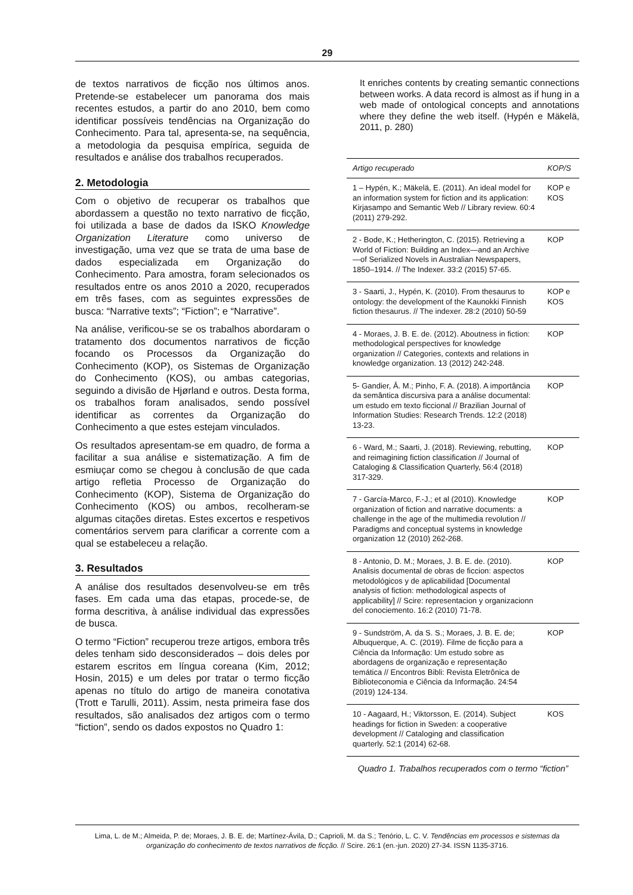29
de textos narrativos de ficção nos últimos anos. Pretende-se estabelecer um panorama dos mais recentes estudos, a partir do ano 2010, bem como identificar possíveis tendências na Organização do Conhecimento. Para tal, apresenta-se, na sequência, a metodologia da pesquisa empírica, seguida de resultados e análise dos trabalhos recuperados.
2. Metodologia
Com o objetivo de recuperar os trabalhos que abordassem a questão no texto narrativo de ficção, foi utilizada a base de dados da ISKO Knowledge Organization Literature como universo de investigação, uma vez que se trata de uma base de dados especializada em Organização do Conhecimento. Para amostra, foram selecionados os resultados entre os anos 2010 a 2020, recuperados em três fases, com as seguintes expressões de busca: “Narrative texts”; “Fiction”; e “Narrative”.
Na análise, verificou-se se os trabalhos abordaram o tratamento dos documentos narrativos de ficção focando os Processos da Organização do Conhecimento (KOP), os Sistemas de Organização do Conhecimento (KOS), ou ambas categorias, seguindo a divisão de Hjørland e outros. Desta forma, os trabalhos foram analisados, sendo possível identificar as correntes da Organização do Conhecimento a que estes estejam vinculados.
Os resultados apresentam-se em quadro, de forma a facilitar a sua análise e sistematização. A fim de esmiuçar como se chegou à conclusão de que cada artigo refletia Processo de Organização do Conhecimento (KOP), Sistema de Organização do Conhecimento (KOS) ou ambos, recolheram-se algumas citações diretas. Estes excertos e respetivos comentários servem para clarificar a corrente com a qual se estabeleceu a relação.
3. Resultados
A análise dos resultados desenvolveu-se em três fases. Em cada uma das etapas, procede-se, de forma descritiva, à análise individual das expressões de busca.
O termo “Fiction” recuperou treze artigos, embora três deles tenham sido desconsiderados – dois deles por estarem escritos em língua coreana (Kim, 2012; Hosin, 2015) e um deles por tratar o termo ficção apenas no título do artigo de maneira conotativa (Trott e Tarulli, 2011). Assim, nesta primeira fase dos resultados, são analisados dez artigos com o termo “fiction”, sendo os dados expostos no Quadro 1:
It enriches contents by creating semantic connections between works. A data record is almost as if hung in a web made of ontological concepts and annotations where they define the web itself. (Hypén e Mäkelä, 2011, p. 280)
| Artigo recuperado | KOP/S |
| --- | --- |
| 1 – Hypén, K.; Mäkelä, E. (2011). An ideal model for an information system for fiction and its application: Kirjasampo and Semantic Web // Library review. 60:4 (2011) 279-292. | KOP e KOS |
| 2 - Bode, K.; Hetherington, C. (2015). Retrieving a World of Fiction: Building an Index—and an Archive—of Serialized Novels in Australian Newspapers, 1850–1914. // The Indexer. 33:2 (2015) 57-65. | KOP |
| 3 - Saarti, J., Hypén, K. (2010). From thesaurus to ontology: the development of the Kaunokki Finnish fiction thesaurus. // The indexer. 28:2 (2010) 50-59 | KOP e KOS |
| 4 - Moraes, J. B. E. de. (2012). Aboutness in fiction: methodological perspectives for knowledge organization // Categories, contexts and relations in knowledge organization. 13 (2012) 242-248. | KOP |
| 5- Gandier, Â. M.; Pinho, F. A. (2018). A importância da semântica discursiva para a análise documental: um estudo em texto ficcional // Brazilian Journal of Information Studies: Research Trends. 12:2 (2018) 13-23. | KOP |
| 6 - Ward, M.; Saarti, J. (2018). Reviewing, rebutting, and reimagining fiction classification // Journal of Cataloging & Classification Quarterly, 56:4 (2018) 317-329. | KOP |
| 7 - García-Marco, F.-J.; et al (2010). Knowledge organization of fiction and narrative documents: a challenge in the age of the multimedia revolution // Paradigms and conceptual systems in knowledge organization 12 (2010) 262-268. | KOP |
| 8 - Antonio, D. M.; Moraes, J. B. E. de. (2010). Analisis documental de obras de ficcion: aspectos metodológicos y de aplicabilidad [Documental analysis of fiction: methodological aspects of applicability] // Scire: representacion y organizacionn del conociemento. 16:2 (2010) 71-78. | KOP |
| 9 - Sundström, A. da S. S.; Moraes, J. B. E. de; Albuquerque, A. C. (2019). Filme de ficção para a Ciência da Informação: Um estudo sobre as abordagens de organização e representação temática // Encontros Bibli: Revista Eletrônica de Biblioteconomia e Ciência da Informação. 24:54 (2019) 124-134. | KOP |
| 10 - Aagaard, H.; Viktorsson, E. (2014). Subject headings for fiction in Sweden: a cooperative development // Cataloging and classification quarterly. 52:1 (2014) 62-68. | KOS |
Quadro 1. Trabalhos recuperados com o termo “fiction”
Lima, L. de M.; Almeida, P. de; Moraes, J. B. E. de; Martínez-Ávila, D.; Caprioli, M. da S.; Tenório, L. C. V. Tendências em processos e sistemas da organização do conhecimento de textos narrativos de ficção. // Scire. 26:1 (en.-jun. 2020) 27-34. ISSN 1135-3716.